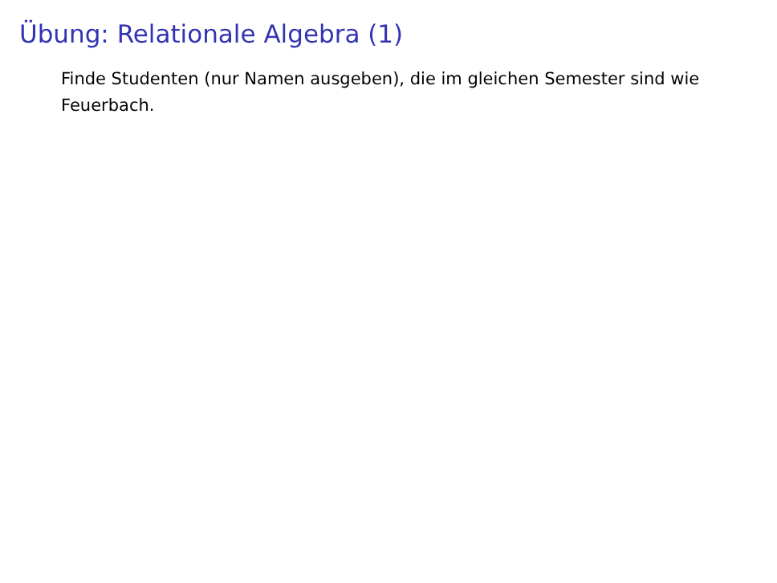Übung: Relationale Algebra (1)
Finde Studenten (nur Namen ausgeben), die im gleichen Semester sind wie Feuerbach.